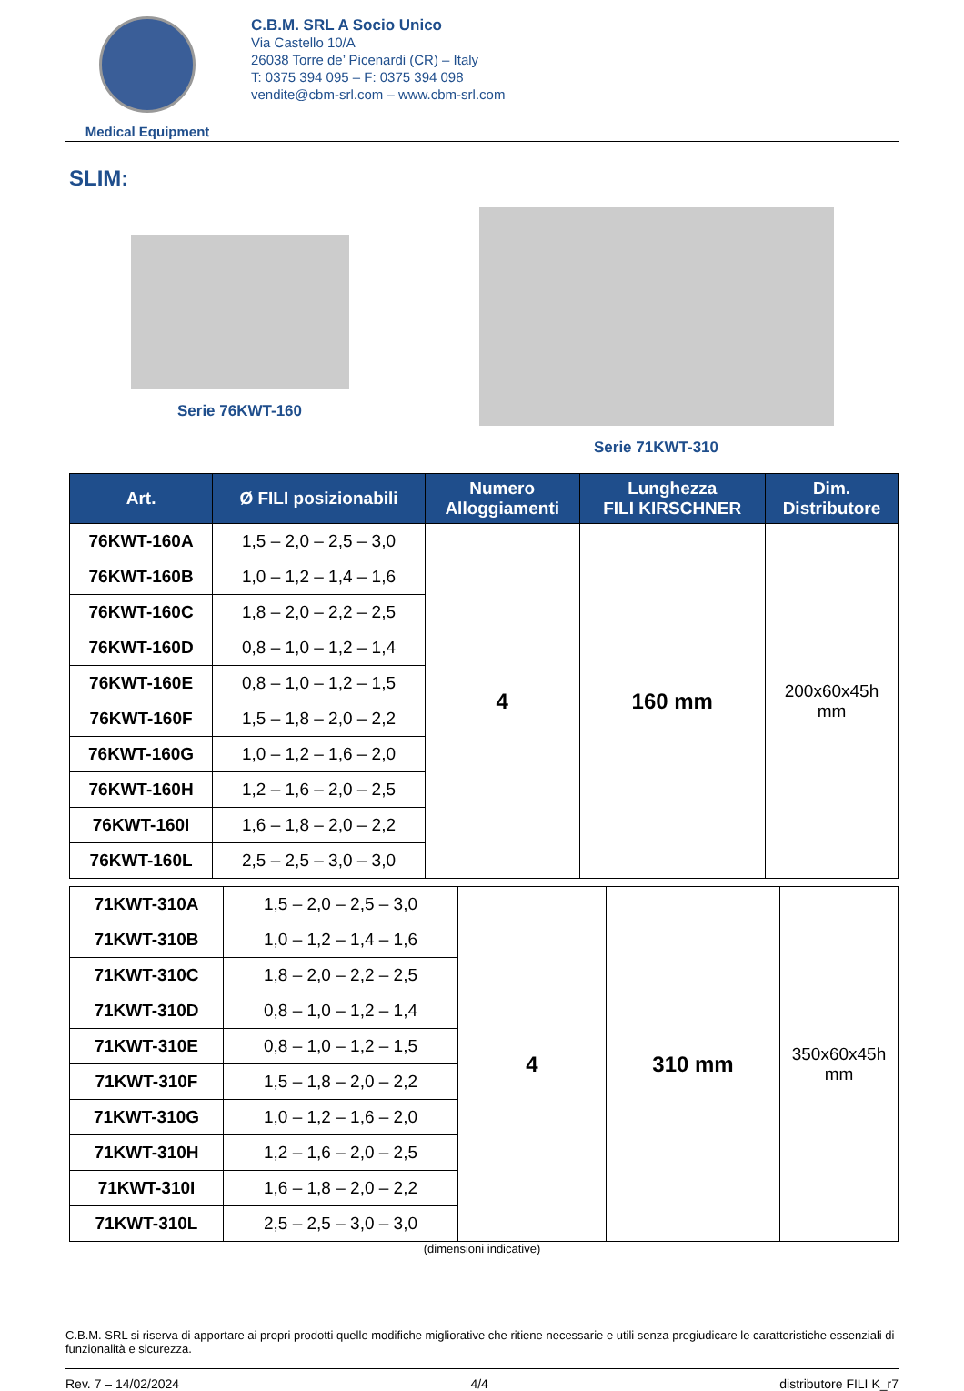Medical Equipment
C.B.M. SRL A Socio Unico
Via Castello 10/A
26038 Torre de’ Picenardi (CR) – Italy
T: 0375 394 095 – F: 0375 394 098
vendite@cbm-srl.com – www.cbm-srl.com
SLIM:
Serie 76KWT-160 Serie 71KWT-310
| Art. | Ø FILI posizionabili | Numero Alloggiamenti | Lunghezza FILI KIRSCHNER | Dim. Distributore |
| --- | --- | --- | --- | --- |
| 76KWT-160A | 1,5 – 2,0 – 2,5 – 3,0 | 4 | 160 mm | 200x60x45h mm |
| 76KWT-160B | 1,0 – 1,2 – 1,4 – 1,6 | | | |
| 76KWT-160C | 1,8 – 2,0 – 2,2 – 2,5 | | | |
| 76KWT-160D | 0,8 – 1,0 – 1,2 – 1,4 | | | |
| 76KWT-160E | 0,8 – 1,0 – 1,2 – 1,5 | | | |
| 76KWT-160F | 1,5 – 1,8 – 2,0 – 2,2 | | | |
| 76KWT-160G | 1,0 – 1,2 – 1,6 – 2,0 | | | |
| 76KWT-160H | 1,2 – 1,6 – 2,0 – 2,5 | | | |
| 76KWT-160I | 1,6 – 1,8 – 2,0 – 2,2 | | | |
| 76KWT-160L | 2,5 – 2,5 – 3,0 – 3,0 | | | |
| 71KWT-310A | 1,5 – 2,0 – 2,5 – 3,0 | 4 | 310 mm | 350x60x45h mm |
| 71KWT-310B | 1,0 – 1,2 – 1,4 – 1,6 | | | |
| 71KWT-310C | 1,8 – 2,0 – 2,2 – 2,5 | | | |
| 71KWT-310D | 0,8 – 1,0 – 1,2 – 1,4 | | | |
| 71KWT-310E | 0,8 – 1,0 – 1,2 – 1,5 | | | |
| 71KWT-310F | 1,5 – 1,8 – 2,0 – 2,2 | | | |
| 71KWT-310G | 1,0 – 1,2 – 1,6 – 2,0 | | | |
| 71KWT-310H | 1,2 – 1,6 – 2,0 – 2,5 | | | |
| 71KWT-310I | 1,6 – 1,8 – 2,0 – 2,2 | | | |
| 71KWT-310L | 2,5 – 2,5 – 3,0 – 3,0 | | | |
(dimensioni indicative)
C.B.M. SRL si riserva di apportare ai propri prodotti quelle modifiche migliorative che ritiene necessarie e utili senza pregiudicare le caratteristiche essenziali di funzionalità e sicurezza.
Rev. 7 – 14/02/2024 4/4 distributore FILI K_r7